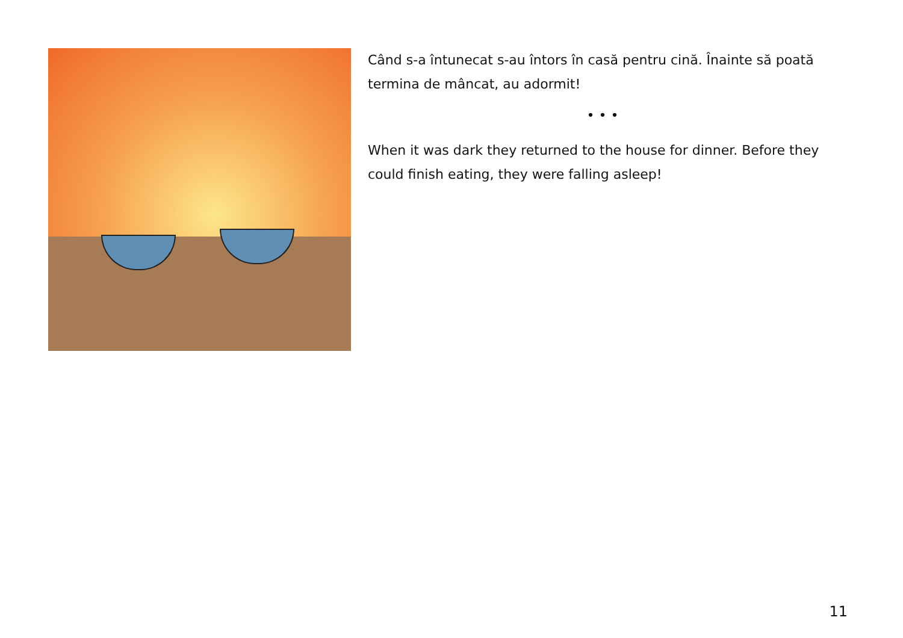Când s-a întunecat s-au întors în casă pentru cină. Înainte să poată termina de mâncat, au adormit!
• • •
When it was dark they returned to the house for dinner. Before they could finish eating, they were falling asleep!
11